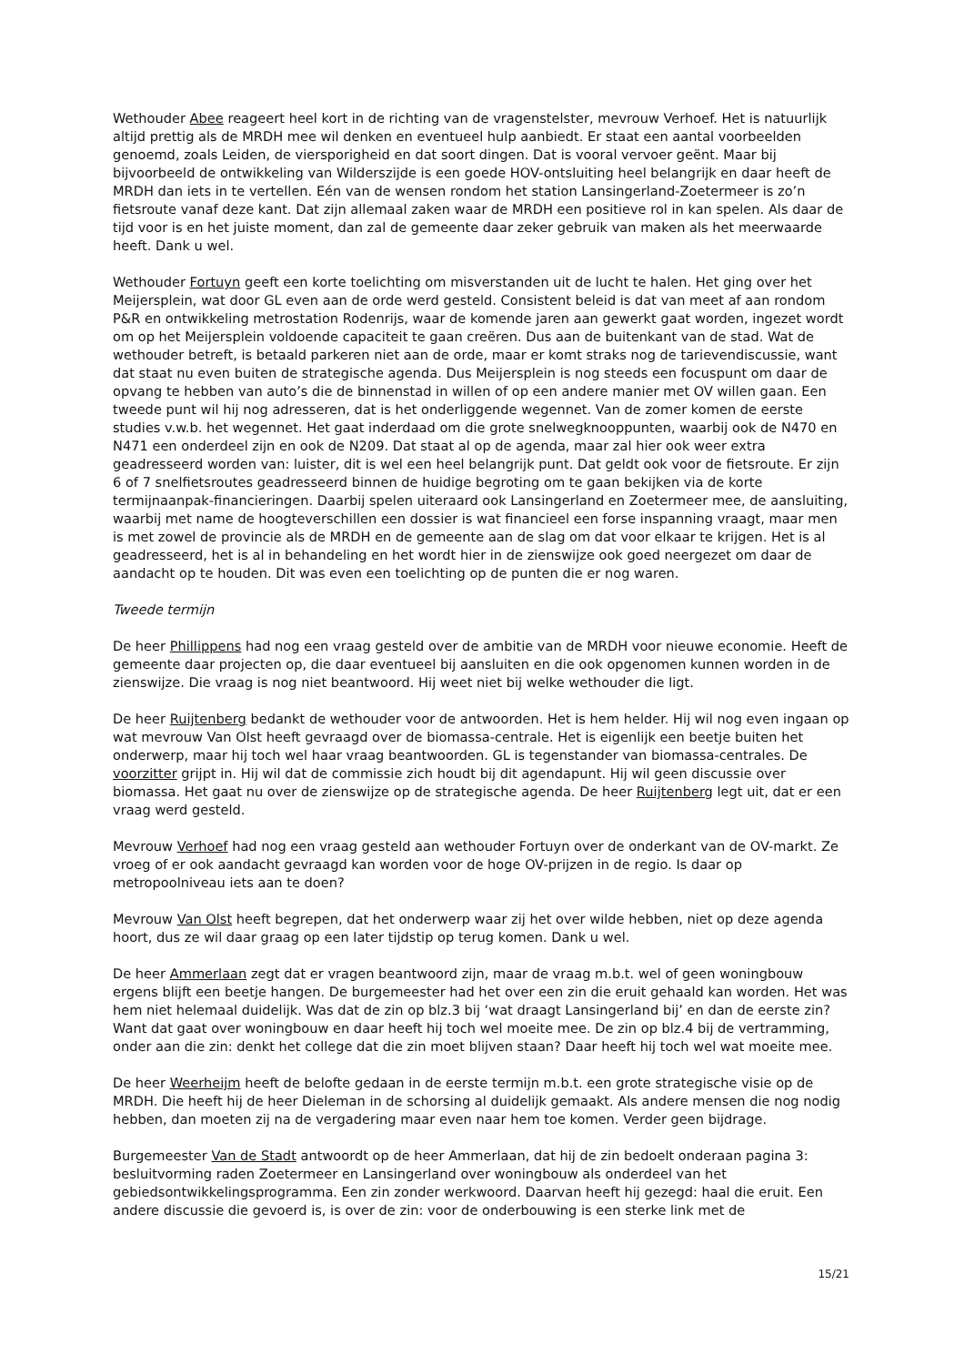Wethouder Abee reageert heel kort in de richting van de vragenstelster, mevrouw Verhoef. Het is natuurlijk altijd prettig als de MRDH mee wil denken en eventueel hulp aanbiedt. Er staat een aantal voorbeelden genoemd, zoals Leiden, de viersporigheid en dat soort dingen. Dat is vooral vervoer geënt. Maar bij bijvoorbeeld de ontwikkeling van Wilderszijde is een goede HOV-ontsluiting heel belangrijk en daar heeft de MRDH dan iets in te vertellen. Eén van de wensen rondom het station Lansingerland-Zoetermeer is zo’n fietsroute vanaf deze kant. Dat zijn allemaal zaken waar de MRDH een positieve rol in kan spelen. Als daar de tijd voor is en het juiste moment, dan zal de gemeente daar zeker gebruik van maken als het meerwaarde heeft. Dank u wel.
Wethouder Fortuyn geeft een korte toelichting om misverstanden uit de lucht te halen. Het ging over het Meijersplein, wat door GL even aan de orde werd gesteld. Consistent beleid is dat van meet af aan rondom P&R en ontwikkeling metrostation Rodenrijs, waar de komende jaren aan gewerkt gaat worden, ingezet wordt om op het Meijersplein voldoende capaciteit te gaan creëren. Dus aan de buitenkant van de stad. Wat de wethouder betreft, is betaald parkeren niet aan de orde, maar er komt straks nog de tarievendiscussie, want dat staat nu even buiten de strategische agenda. Dus Meijersplein is nog steeds een focuspunt om daar de opvang te hebben van auto’s die de binnenstad in willen of op een andere manier met OV willen gaan. Een tweede punt wil hij nog adresseren, dat is het onderliggende wegennet. Van de zomer komen de eerste studies v.w.b. het wegennet. Het gaat inderdaad om die grote snelwegknooppunten, waarbij ook de N470 en N471 een onderdeel zijn en ook de N209. Dat staat al op de agenda, maar zal hier ook weer extra geadresseerd worden van: luister, dit is wel een heel belangrijk punt. Dat geldt ook voor de fietsroute. Er zijn 6 of 7 snelfietsroutes geadresseerd binnen de huidige begroting om te gaan bekijken via de korte termijnaanpak-financieringen. Daarbij spelen uiteraard ook Lansingerland en Zoetermeer mee, de aansluiting, waarbij met name de hoogteverschillen een dossier is wat financieel een forse inspanning vraagt, maar men is met zowel de provincie als de MRDH en de gemeente aan de slag om dat voor elkaar te krijgen. Het is al geadresseerd, het is al in behandeling en het wordt hier in de zienswijze ook goed neergezet om daar de aandacht op te houden. Dit was even een toelichting op de punten die er nog waren.
Tweede termijn
De heer Phillippens had nog een vraag gesteld over de ambitie van de MRDH voor nieuwe economie. Heeft de gemeente daar projecten op, die daar eventueel bij aansluiten en die ook opgenomen kunnen worden in de zienswijze. Die vraag is nog niet beantwoord. Hij weet niet bij welke wethouder die ligt.
De heer Ruijtenberg bedankt de wethouder voor de antwoorden. Het is hem helder. Hij wil nog even ingaan op wat mevrouw Van Olst heeft gevraagd over de biomassa-centrale. Het is eigenlijk een beetje buiten het onderwerp, maar hij toch wel haar vraag beantwoorden. GL is tegenstander van biomassa-centrales. De voorzitter grijpt in. Hij wil dat de commissie zich houdt bij dit agendapunt. Hij wil geen discussie over biomassa. Het gaat nu over de zienswijze op de strategische agenda. De heer Ruijtenberg legt uit, dat er een vraag werd gesteld.
Mevrouw Verhoef had nog een vraag gesteld aan wethouder Fortuyn over de onderkant van de OV-markt. Ze vroeg of er ook aandacht gevraagd kan worden voor de hoge OV-prijzen in de regio. Is daar op metropoolniveau iets aan te doen?
Mevrouw Van Olst heeft begrepen, dat het onderwerp waar zij het over wilde hebben, niet op deze agenda hoort, dus ze wil daar graag op een later tijdstip op terug komen. Dank u wel.
De heer Ammerlaan zegt dat er vragen beantwoord zijn, maar de vraag m.b.t. wel of geen woningbouw ergens blijft een beetje hangen. De burgemeester had het over een zin die eruit gehaald kan worden. Het was hem niet helemaal duidelijk. Was dat de zin op blz.3 bij ‘wat draagt Lansingerland bij’ en dan de eerste zin? Want dat gaat over woningbouw en daar heeft hij toch wel moeite mee. De zin op blz.4 bij de vertramming, onder aan die zin: denkt het college dat die zin moet blijven staan? Daar heeft hij toch wel wat moeite mee.
De heer Weerheijm heeft de belofte gedaan in de eerste termijn m.b.t. een grote strategische visie op de MRDH. Die heeft hij de heer Dieleman in de schorsing al duidelijk gemaakt. Als andere mensen die nog nodig hebben, dan moeten zij na de vergadering maar even naar hem toe komen. Verder geen bijdrage.
Burgemeester Van de Stadt antwoordt op de heer Ammerlaan, dat hij de zin bedoelt onderaan pagina 3: besluitvorming raden Zoetermeer en Lansingerland over woningbouw als onderdeel van het gebiedsontwikkelingsprogramma. Een zin zonder werkwoord. Daarvan heeft hij gezegd: haal die eruit. Een andere discussie die gevoerd is, is over de zin: voor de onderbouwing is een sterke link met de
15/21